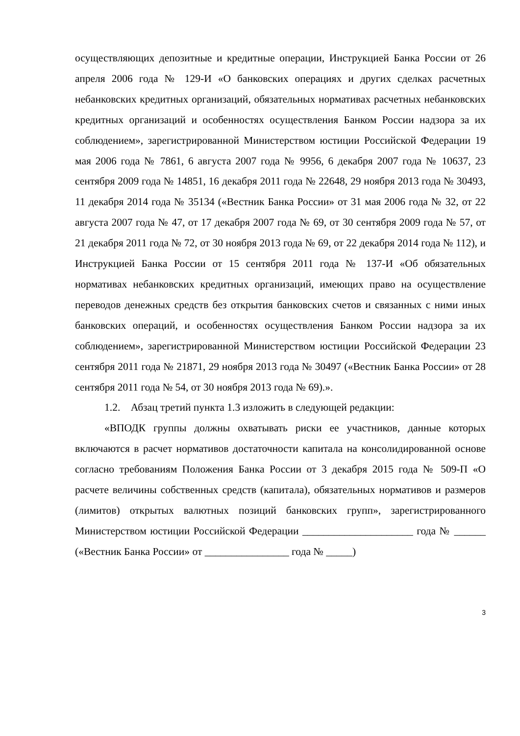осуществляющих депозитные и кредитные операции, Инструкцией Банка России от 26 апреля 2006 года № 129-И «О банковских операциях и других сделках расчетных небанковских кредитных организаций, обязательных нормативах расчетных небанковских кредитных организаций и особенностях осуществления Банком России надзора за их соблюдением», зарегистрированной Министерством юстиции Российской Федерации 19 мая 2006 года № 7861, 6 августа 2007 года № 9956, 6 декабря 2007 года № 10637, 23 сентября 2009 года № 14851, 16 декабря 2011 года № 22648, 29 ноября 2013 года № 30493, 11 декабря 2014 года № 35134 («Вестник Банка России» от 31 мая 2006 года № 32, от 22 августа 2007 года № 47, от 17 декабря 2007 года № 69, от 30 сентября 2009 года № 57, от 21 декабря 2011 года № 72, от 30 ноября 2013 года № 69, от 22 декабря 2014 года № 112), и Инструкцией Банка России от 15 сентября 2011 года № 137-И «Об обязательных нормативах небанковских кредитных организаций, имеющих право на осуществление переводов денежных средств без открытия банковских счетов и связанных с ними иных банковских операций, и особенностях осуществления Банком России надзора за их соблюдением», зарегистрированной Министерством юстиции Российской Федерации 23 сентября 2011 года № 21871, 29 ноября 2013 года № 30497 («Вестник Банка России» от 28 сентября 2011 года № 54, от 30 ноября 2013 года № 69).».
1.2. Абзац третий пункта 1.3 изложить в следующей редакции:
«ВПОДК группы должны охватывать риски ее участников, данные которых включаются в расчет нормативов достаточности капитала на консолидированной основе согласно требованиям Положения Банка России от 3 декабря 2015 года № 509-П «О расчете величины собственных средств (капитала), обязательных нормативов и размеров (лимитов) открытых валютных позиций банковских групп», зарегистрированного Министерством юстиции Российской Федерации _____________________ года № ______ («Вестник Банка России» от ________________ года № _____)
3